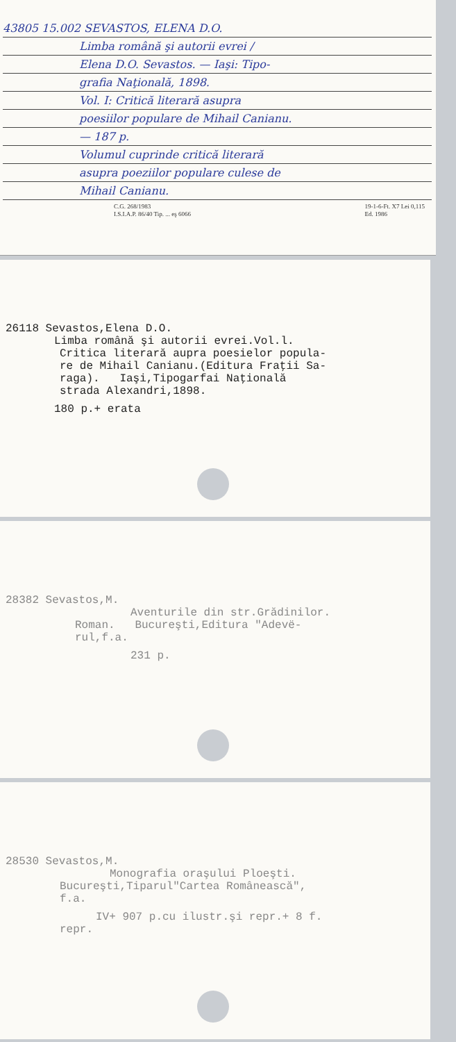43805 15.002 SEVASTOS, ELENA D.O.
Limba română şi autorii evrei /
Elena D.O. Sevastos. — Iaşi: Tipo-
grafia Naţională, 1898.
Vol. I: Critică literară asupra
poesiilor populare de Mihail Canianu.
— 187 p.
Volumul cuprinde critică literară
asupra poeziilor populare culese de
Mihail Canianu.
C.G. 268/1983
I.S.I.A.P. 86/40 Tip. ... eş 6066 19-1-6-Ft. X7 Lei 0,115
Ed. 1986
26118 Sevastos,Elena D.O.
Limba română şi autorii evrei.Vol.l.
Critica literară aupra poesielor popula-
re de Mihail Canianu.(Editura Fraţii Sa-
raga). Iaşi,Tipogarfai Naţională
strada Alexandri,1898.
180 p.+ erata
28382 Sevastos,M.
Aventurile din str.Grădinilor.
Roman. Bucureşti,Editura "Adevë-
rul,f.a.
231 p.
28530 Sevastos,M.
Monografia oraşului Ploeşti.
Bucureşti,Tiparul"Cartea Românească",
f.a.
IV+ 907 p.cu ilustr.şi repr.+ 8 f.
repr.